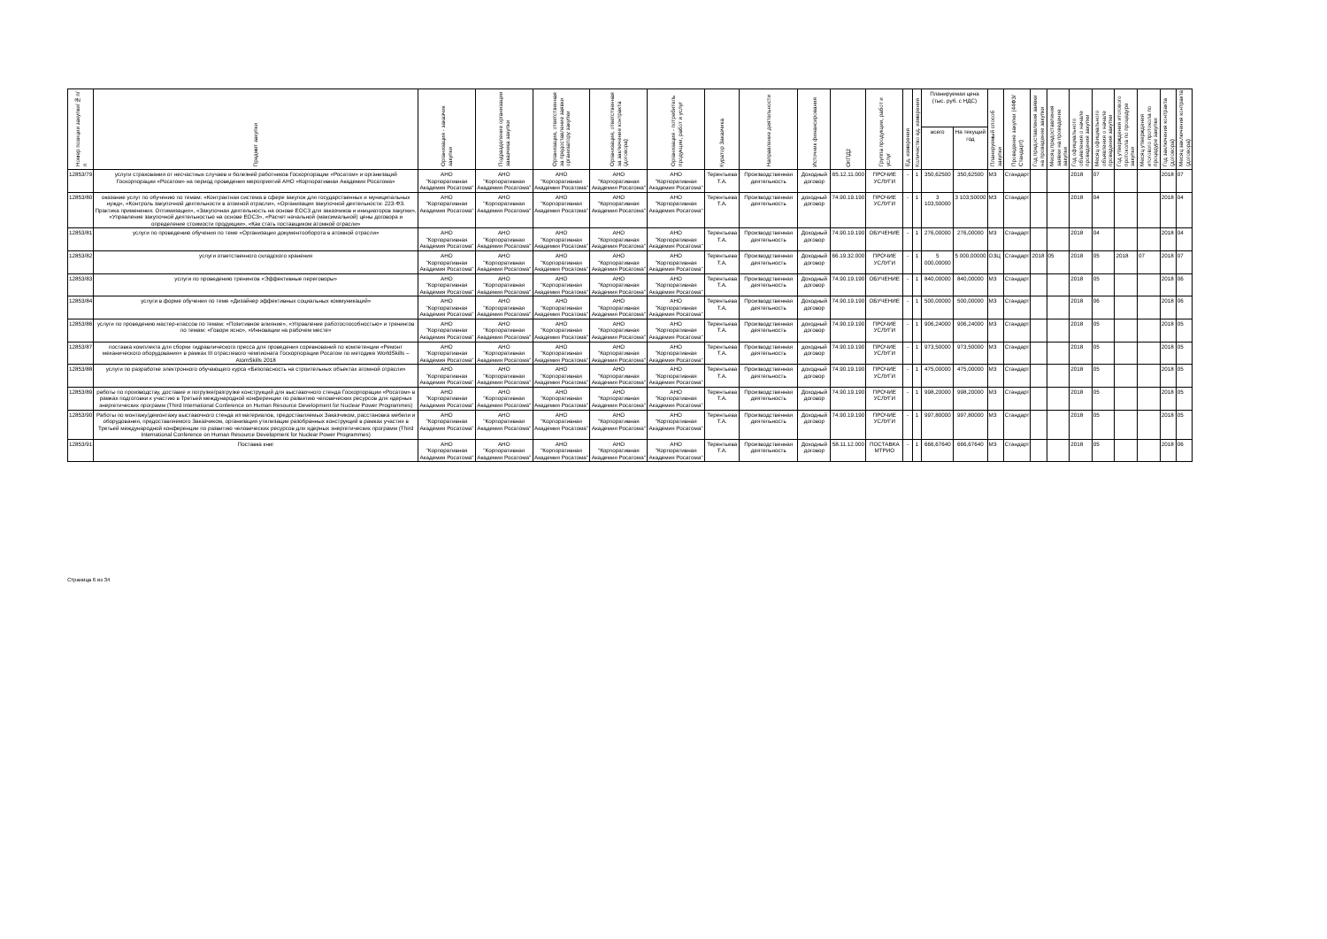| Номер позиции закупки/№ п/п | Предмет закупки | Организация - заказчик закупки | Подразделение организации заказчика закупки | Организация, ответственная за предоставление заявки организатору закупки | Организация, ответственная за заключение контракта (договора) | Организация - потребитель продукции, работ и услуг | Куратор Заказчика | Направление деятельности | Источник финансирования | ОКПД2 | Группа продукции, работ и услуг | Ед. измерения | Количество ед. измерения | Планируемая цена (тыс. руб. с НДС) | | Планируемый способ закупки | Проведение закупки (44ФЗ/Стандарт) | Год предоставления заявки на проведение закупки | Месяц предоставления заявки на проведение закупки | Год официального объявления о начале проведения закупки | Месяц официального объявления о начале проведения закупки | Год утверждения итогового протокола по процедуре закупки | Месяц утверждения итогового протокола по процедуре закупки | Год заключения контракта (договора) | Месяц заключения контракта (договора) |
| --- | --- | --- | --- | --- | --- | --- | --- | --- | --- | --- | --- | --- | --- | --- | --- | --- | --- | --- | --- | --- | --- | --- | --- | --- | --- |
| | | | | | | | | | | | | | | всего | На текущий год | | | | | | | | | | |
| 12853/79 | услуги страхования от несчастных случаев и болезней работников Госкорпорации «Росатом» и организаций Госкорпорации «Росатом» на период проведения мероприятий АНО «Корпоративная Академия Росатома» | АНО "Корпоративная Академия Росатома" | АНО "Корпоративная Академия Росатома" | АНО "Корпоративная Академия Росатома" | АНО "Корпоративная Академия Росатома" | АНО "Корпоративная Академия Росатома" | Терентьева Т.А. | Производственная деятельность | Доходный договор | 65.12.11.000 | ПРОЧИЕ УСЛУГИ | - | 1 | 350,62500 | 350,62500 | МЗ | Стандарт | | | 2018 | 07 | | | 2018 | 07 |
| 12853/80 | оказание услуг по обучению по темам: «Контрактная система в сфере закупок для государственных и муниципальных нужд», «Контроль закупочной деятельности в атомной отрасли», «Организация закупочной деятельности: 223-ФЗ. Практика применения. Оптимизация», «Закупочная деятельность на основе ЕОСЗ для заказчиков и инициаторов закупки», «Управление закупочной деятельностью на основе ЕОСЗ», «Расчет начальной (максимальной) цены договора и определение стоимости продукции», «Как стать поставщиком атомной отрасли» | АНО "Корпоративная Академия Росатома" | АНО "Корпоративная Академия Росатома" | АНО "Корпоративная Академия Росатома" | АНО "Корпоративная Академия Росатома" | АНО "Корпоративная Академия Росатома" | Терентьева Т.А. | Производственная деятельность | доходный договор | 74.90.19.190 | ПРОЧИЕ УСЛУГИ | - | 1 | 3 103,50000 | 3 103,50000 | МЗ | Стандарт | | | 2018 | 04 | | | 2018 | 04 |
| 12853/81 | услуги по проведению обучения по теме «Организация документооборота в атомной отрасли» | АНО "Корпоративная Академия Росатома" | АНО "Корпоративная Академия Росатома" | АНО "Корпоративная Академия Росатома" | АНО "Корпоративная Академия Росатома" | АНО "Корпоративная Академия Росатома" | Терентьева Т.А. | Производственная деятельность | Доходный договор | 74.90.19.190 | ОБУЧЕНИЕ | - | 1 | 276,00000 | 276,00000 | МЗ | Стандарт | | | 2018 | 04 | | | 2018 | 04 |
| 12853/82 | услуги ответственного складского хранения | АНО "Корпоративная Академия Росатома" | АНО "Корпоративная Академия Росатома" | АНО "Корпоративная Академия Росатома" | АНО "Корпоративная Академия Росатома" | АНО "Корпоративная Академия Росатома" | Терентьева Т.А. | Производственная деятельность | Доходный договор | 66.19.32.000 | ПРОЧИЕ УСЛУГИ | - | 1 | 5 000,00000 | 5 000,00000 | ОЗЦ | Стандарт | 2018 | 05 | 2018 | 05 | 2018 | 07 | 2018 | 07 |
| 12853/83 | услуги по проведению тренингов «Эффективные переговоры» | АНО "Корпоративная Академия Росатома" | АНО "Корпоративная Академия Росатома" | АНО "Корпоративная Академия Росатома" | АНО "Корпоративная Академия Росатома" | АНО "Корпоративная Академия Росатома" | Терентьева Т.А. | Производственная деятельность | Доходный договор | 74.90.19.190 | ОБУЧЕНИЕ | - | 1 | 840,00000 | 840,00000 | МЗ | Стандарт | | | 2018 | 05 | | | 2018 | 06 |
| 12853/84 | услуги в форме обучения по теме «Дизайнер эффективных социальных коммуникаций» | АНО "Корпоративная Академия Росатома" | АНО "Корпоративная Академия Росатома" | АНО "Корпоративная Академия Росатома" | АНО "Корпоративная Академия Росатома" | АНО "Корпоративная Академия Росатома" | Терентьева Т.А. | Производственная деятельность | Доходный договор | 74.90.19.190 | ОБУЧЕНИЕ | - | 1 | 500,00000 | 500,00000 | МЗ | Стандарт | | | 2018 | 06 | | | 2018 | 06 |
| 12853/86 | услуги по проведению мастер-классов по темам: «Позитивное влияние», «Управление работоспособностью» и тренингов по темам: «Говори ясно», «Инновации на рабочем месте» | АНО "Корпоративная Академия Росатома" | АНО "Корпоративная Академия Росатома" | АНО "Корпоративная Академия Росатома" | АНО "Корпоративная Академия Росатома" | АНО "Корпоративная Академия Росатома" | Терентьева Т.А. | Производственная деятельность | доходный договор | 74.90.19.190 | ПРОЧИЕ УСЛУГИ | - | 1 | 906,24000 | 906,24000 | МЗ | Стандарт | | | 2018 | 05 | | | 2018 | 05 |
| 12853/87 | поставка комплекта для сборки гидравлического пресса для проведения соревнований по компетенции «Ремонт механического оборудования» в рамках III отраслевого чемпионата Госкорпорации Росатом по методике WorldSkills – AtomSkills 2018 | АНО "Корпоративная Академия Росатома" | АНО "Корпоративная Академия Росатома" | АНО "Корпоративная Академия Росатома" | АНО "Корпоративная Академия Росатома" | АНО "Корпоративная Академия Росатома" | Терентьева Т.А. | Производственная деятельность | доходный договор | 74.90.19.190 | ПРОЧИЕ УСЛУГИ | - | 1 | 973,50000 | 973,50000 | МЗ | Стандарт | | | 2018 | 05 | | | 2018 | 05 |
| 12853/88 | услуги по разработке электронного обучающего курса «Безопасность на строительных объектах атомной отрасли» | АНО "Корпоративная Академия Росатома" | АНО "Корпоративная Академия Росатома" | АНО "Корпоративная Академия Росатома" | АНО "Корпоративная Академия Росатома" | АНО "Корпоративная Академия Росатома" | Терентьева Т.А. | Производственная деятельность | доходный договор | 74.90.19.190 | ПРОЧИЕ УСЛУГИ | - | 1 | 475,00000 | 475,00000 | МЗ | Стандарт | | | 2018 | 05 | | | 2018 | 05 |
| 12853/89 | работы по производству, доставке и погрузке/разгрузке конструкций для выставочного стенда Госкорпорации «Росатом» в рамках подготовки к участию в Третьей международной конференции по развитию человеческих ресурсов для ядерных энергетических программ (Third International Conference on Human Resource Development for Nuclear Power Programmes) | АНО "Корпоративная Академия Росатома" | АНО "Корпоративная Академия Росатома" | АНО "Корпоративная Академия Росатома" | АНО "Корпоративная Академия Росатома" | АНО "Корпоративная Академия Росатома" | Терентьева Т.А. | Производственная деятельность | Доходный договор | 74.90.19.190 | ПРОЧИЕ УСЛУГИ | - | 1 | 998,20000 | 998,20000 | МЗ | Стандарт | | | 2018 | 05 | | | 2018 | 05 |
| 12853/90 | Работы по монтажу/демонтажу выставочного стенда из материалов, предоставляемых Заказчиком, расстановка мебели и оборудования, предоставляемого Заказчиком, организация утилизации разобранных конструкций в рамках участия в Третьей международной конференции по развитию человеческих ресурсов для ядерных энергетических программ (Third International Conference on Human Resource Development for Nuclear Power Programmes) | АНО "Корпоративная Академия Росатома" | АНО "Корпоративная Академия Росатома" | АНО "Корпоративная Академия Росатома" | АНО "Корпоративная Академия Росатома" | АНО "Корпоративная Академия Росатома" | Терентьева Т.А. | Производственная деятельность | Доходный договор | 74.90.19.190 | ПРОЧИЕ УСЛУГИ | - | 1 | 997,80000 | 997,80000 | МЗ | Стандарт | | | 2018 | 05 | | | 2018 | 05 |
| 12853/91 | Поставка книг | АНО "Корпоративная Академия Росатома" | АНО "Корпоративная Академия Росатома" | АНО "Корпоративная Академия Росатома" | АНО "Корпоративная Академия Росатома" | АНО "Корпоративная Академия Росатома" | Терентьева Т.А. | Производственная деятельность | Доходный договор | 58.11.12.000 | ПОСТАВКА МТРИО | - | 1 | 666,67640 | 666,67640 | МЗ | Стандарт | | | 2018 | 05 | | | 2018 | 06 |
Страница 6 из 34